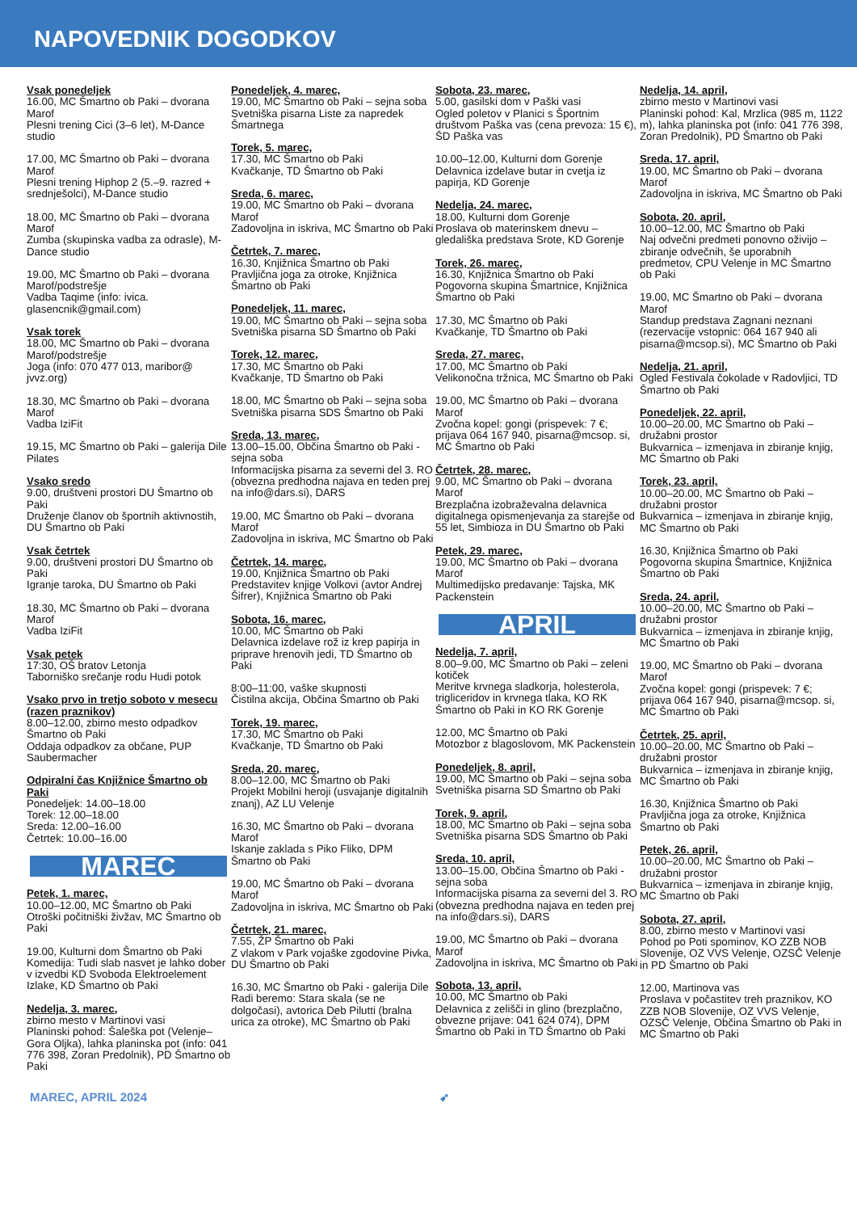NAPOVEDNIK DOGODKOV
Vsak ponedeljek
16.00, MC Šmartno ob Paki – dvorana Marof
Plesni trening Cici (3–6 let), M-Dance studio
17.00, MC Šmartno ob Paki – dvorana Marof
Plesni trening Hiphop 2 (5.–9. razred + srednješolci), M-Dance studio
18.00, MC Šmartno ob Paki – dvorana Marof
Zumba (skupinska vadba za odrasle), M-Dance studio
19.00, MC Šmartno ob Paki – dvorana Marof/podstrešje
Vadba Taqime (info: ivica. glasencnik@gmail.com)
Vsak torek
18.00, MC Šmartno ob Paki – dvorana Marof/podstrešje
Joga (info: 070 477 013, maribor@ jvvz.org)
18.30, MC Šmartno ob Paki – dvorana Marof
Vadba IziFit
19.15, MC Šmartno ob Paki – galerija Dile
Pilates
Vsako sredo
9.00, društveni prostori DU Šmartno ob Paki
Druženje članov ob športnih aktivnostih, DU Šmartno ob Paki
Vsak četrtek
9.00, društveni prostori DU Šmartno ob Paki
Igranje taroka, DU Šmartno ob Paki
18.30, MC Šmartno ob Paki – dvorana Marof
Vadba IziFit
Vsak petek
17:30, OŠ bratov Letonja
Taborniško srečanje rodu Hudi potok
Vsako prvo in tretjo soboto v mesecu (razen praznikov)
8.00–12.00, zbirno mesto odpadkov Šmartno ob Paki
Oddaja odpadkov za občane, PUP Saubermacher
Odpiralni čas Knjižnice Šmartno ob Paki
Ponedeljek: 14.00–18.00
Torek: 12.00–18.00
Sreda: 12.00–16.00
Četrtek: 10.00–16.00
MAREC
Petek, 1. marec,
10.00–12.00, MC Šmartno ob Paki
Otroški počitniški živžav, MC Šmartno ob Paki
19.00, Kulturni dom Šmartno ob Paki
Komedija: Tudi slab nasvet je lahko dober v izvedbi KD Svoboda Elektroelement Izlake, KD Šmartno ob Paki
Nedelja, 3. marec,
zbirno mesto v Martinovi vasi
Planinski pohod: Šaleška pot (Velenje–Gora Oljka), lahka planinska pot (info: 041 776 398, Zoran Predolnik), PD Šmartno ob Paki
Ponedeljek, 4. marec,
19.00, MC Šmartno ob Paki – sejna soba
Svetniška pisarna Liste za napredek Šmartnega
Torek, 5. marec,
17.30, MC Šmartno ob Paki
Kvačkanje, TD Šmartno ob Paki
Sreda, 6. marec,
19.00, MC Šmartno ob Paki – dvorana Marof
Zadovoljna in iskriva, MC Šmartno ob Paki
Četrtek, 7. marec,
16.30, Knjižnica Šmartno ob Paki
Pravljična joga za otroke, Knjižnica Šmartno ob Paki
Ponedeljek, 11. marec,
19.00, MC Šmartno ob Paki – sejna soba
Svetniška pisarna SD Šmartno ob Paki
Torek, 12. marec,
17.30, MC Šmartno ob Paki
Kvačkanje, TD Šmartno ob Paki
18.00, MC Šmartno ob Paki – sejna soba
Svetniška pisarna SDS Šmartno ob Paki
Sreda, 13. marec,
13.00–15.00, Občina Šmartno ob Paki - sejna soba
Informacijska pisarna za severni del 3. RO (obvezna predhodna najava en teden prej na info@dars.si), DARS
19.00, MC Šmartno ob Paki – dvorana Marof
Zadovoljna in iskriva, MC Šmartno ob Paki
Četrtek, 14. marec,
19.00, Knjižnica Šmartno ob Paki
Predstavitev knjige Volkovi (avtor Andrej Šifrer), Knjižnica Šmartno ob Paki
Sobota, 16. marec,
10.00, MC Šmartno ob Paki
Delavnica izdelave rož iz krep papirja in priprave hrenovih jedi, TD Šmartno ob Paki
8:00–11:00, vaške skupnosti
Čistilna akcija, Občina Šmartno ob Paki
Torek, 19. marec,
17.30, MC Šmartno ob Paki
Kvačkanje, TD Šmartno ob Paki
Sreda, 20. marec,
8.00–12.00, MC Šmartno ob Paki
Projekt Mobilni heroji (usvajanje digitalnih znanj), AZ LU Velenje
16.30, MC Šmartno ob Paki – dvorana Marof
Iskanje zaklada s Piko Fliko, DPM Šmartno ob Paki
19.00, MC Šmartno ob Paki – dvorana Marof
Zadovoljna in iskriva, MC Šmartno ob Paki
Četrtek, 21. marec,
7.55, ŽP Šmartno ob Paki
Z vlakom v Park vojaške zgodovine Pivka, DU Šmartno ob Paki
16.30, MC Šmartno ob Paki - galerija Dile
Radi beremo: Stara skala (se ne dolgočasi), avtorica Deb Pilutti (bralna urica za otroke), MC Šmartno ob Paki
Sobota, 23. marec,
5.00, gasilski dom v Paški vasi
Ogled poletov v Planici s Športnim društvom Paška vas (cena prevoza: 15 €), ŠD Paška vas
10.00–12.00, Kulturni dom Gorenje
Delavnica izdelave butar in cvetja iz papirja, KD Gorenje
Nedelja, 24. marec,
18.00, Kulturni dom Gorenje
Proslava ob materinskem dnevu – gledališka predstava Srote, KD Gorenje
Torek, 26. marec,
16.30, Knjižnica Šmartno ob Paki
Pogovorna skupina Šmartnice, Knjižnica Šmartno ob Paki
17.30, MC Šmartno ob Paki
Kvačkanje, TD Šmartno ob Paki
Sreda, 27. marec,
17.00, MC Šmartno ob Paki
Velikonočna tržnica, MC Šmartno ob Paki
19.00, MC Šmartno ob Paki – dvorana Marof
Zvočna kopel: gongi (prispevek: 7 €; prijava 064 167 940, pisarna@mcsop. si, MC Šmartno ob Paki
Četrtek, 28. marec,
9.00, MC Šmartno ob Paki – dvorana Marof
Brezplačna izobraževalna delavnica digitalnega opismenjevanja za starejše od 55 let, Simbioza in DU Šmartno ob Paki
Petek, 29. marec,
19.00, MC Šmartno ob Paki – dvorana Marof
Multimedijsko predavanje: Tajska, MK Packenstein
APRIL
Nedelja, 7. april,
8.00–9.00, MC Šmartno ob Paki – zeleni kotiček
Meritve krvnega sladkorja, holesterola, trigliceridov in krvnega tlaka, KO RK Šmartno ob Paki in KO RK Gorenje
12.00, MC Šmartno ob Paki
Motozbor z blagoslovom, MK Packenstein
Ponedeljek, 8. april,
19.00, MC Šmartno ob Paki – sejna soba
Svetniška pisarna SD Šmartno ob Paki
Torek, 9. april,
18.00, MC Šmartno ob Paki – sejna soba
Svetniška pisarna SDS Šmartno ob Paki
Sreda, 10. april,
13.00–15.00, Občina Šmartno ob Paki - sejna soba
Informacijska pisarna za severni del 3. RO (obvezna predhodna najava en teden prej na info@dars.si), DARS
19.00, MC Šmartno ob Paki – dvorana Marof
Zadovoljna in iskriva, MC Šmartno ob Paki
Sobota, 13. april,
10.00, MC Šmartno ob Paki
Delavnica z zelišči in glino (brezplačno, obvezne prijave: 041 624 074), DPM Šmartno ob Paki in TD Šmartno ob Paki
Nedelja, 14. april,
zbirno mesto v Martinovi vasi
Planinski pohod: Kal, Mrzlica (985 m, 1122 m), lahka planinska pot (info: 041 776 398, Zoran Predolnik), PD Šmartno ob Paki
Sreda, 17. april,
19.00, MC Šmartno ob Paki – dvorana Marof
Zadovoljna in iskriva, MC Šmartno ob Paki
Sobota, 20. april,
10.00–12.00, MC Šmartno ob Paki
Naj odvečni predmeti ponovno oživijo – zbiranje odvečnih, še uporabnih predmetov, CPU Velenje in MC Šmartno ob Paki
19.00, MC Šmartno ob Paki – dvorana Marof
Standup predstava Zagnani neznani (rezervacije vstopnic: 064 167 940 ali pisarna@mcsop.si), MC Šmartno ob Paki
Nedelja, 21. april,
Ogled Festivala čokolade v Radovljici, TD Šmartno ob Paki
Ponedeljek, 22. april,
10.00–20.00, MC Šmartno ob Paki – družabni prostor
Bukvarnica – izmenjava in zbiranje knjig, MC Šmartno ob Paki
Torek, 23. april,
10.00–20.00, MC Šmartno ob Paki – družabni prostor
Bukvarnica – izmenjava in zbiranje knjig, MC Šmartno ob Paki
16.30, Knjižnica Šmartno ob Paki
Pogovorna skupina Šmartnice, Knjižnica Šmartno ob Paki
Sreda, 24. april,
10.00–20.00, MC Šmartno ob Paki – družabni prostor
Bukvarnica – izmenjava in zbiranje knjig, MC Šmartno ob Paki
19.00, MC Šmartno ob Paki – dvorana Marof
Zvočna kopel: gongi (prispevek: 7 €; prijava 064 167 940, pisarna@mcsop. si, MC Šmartno ob Paki
Četrtek, 25. april,
10.00–20.00, MC Šmartno ob Paki – družabni prostor
Bukvarnica – izmenjava in zbiranje knjig, MC Šmartno ob Paki
16.30, Knjižnica Šmartno ob Paki
Pravljična joga za otroke, Knjižnica Šmartno ob Paki
Petek, 26. april,
10.00–20.00, MC Šmartno ob Paki – družabni prostor
Bukvarnica – izmenjava in zbiranje knjig, MC Šmartno ob Paki
Sobota, 27. april,
8.00, zbirno mesto v Martinovi vasi
Pohod po Poti spominov, KO ZZB NOB Slovenije, OZ VVS Velenje, OZSČ Velenje in PD Šmartno ob Paki
12.00, Martinova vas
Proslava v počastitev treh praznikov, KO ZZB NOB Slovenije, OZ VVS Velenje, OZSČ Velenje, Občina Šmartno ob Paki in MC Šmartno ob Paki
MAREC, APRIL 2024 ➶